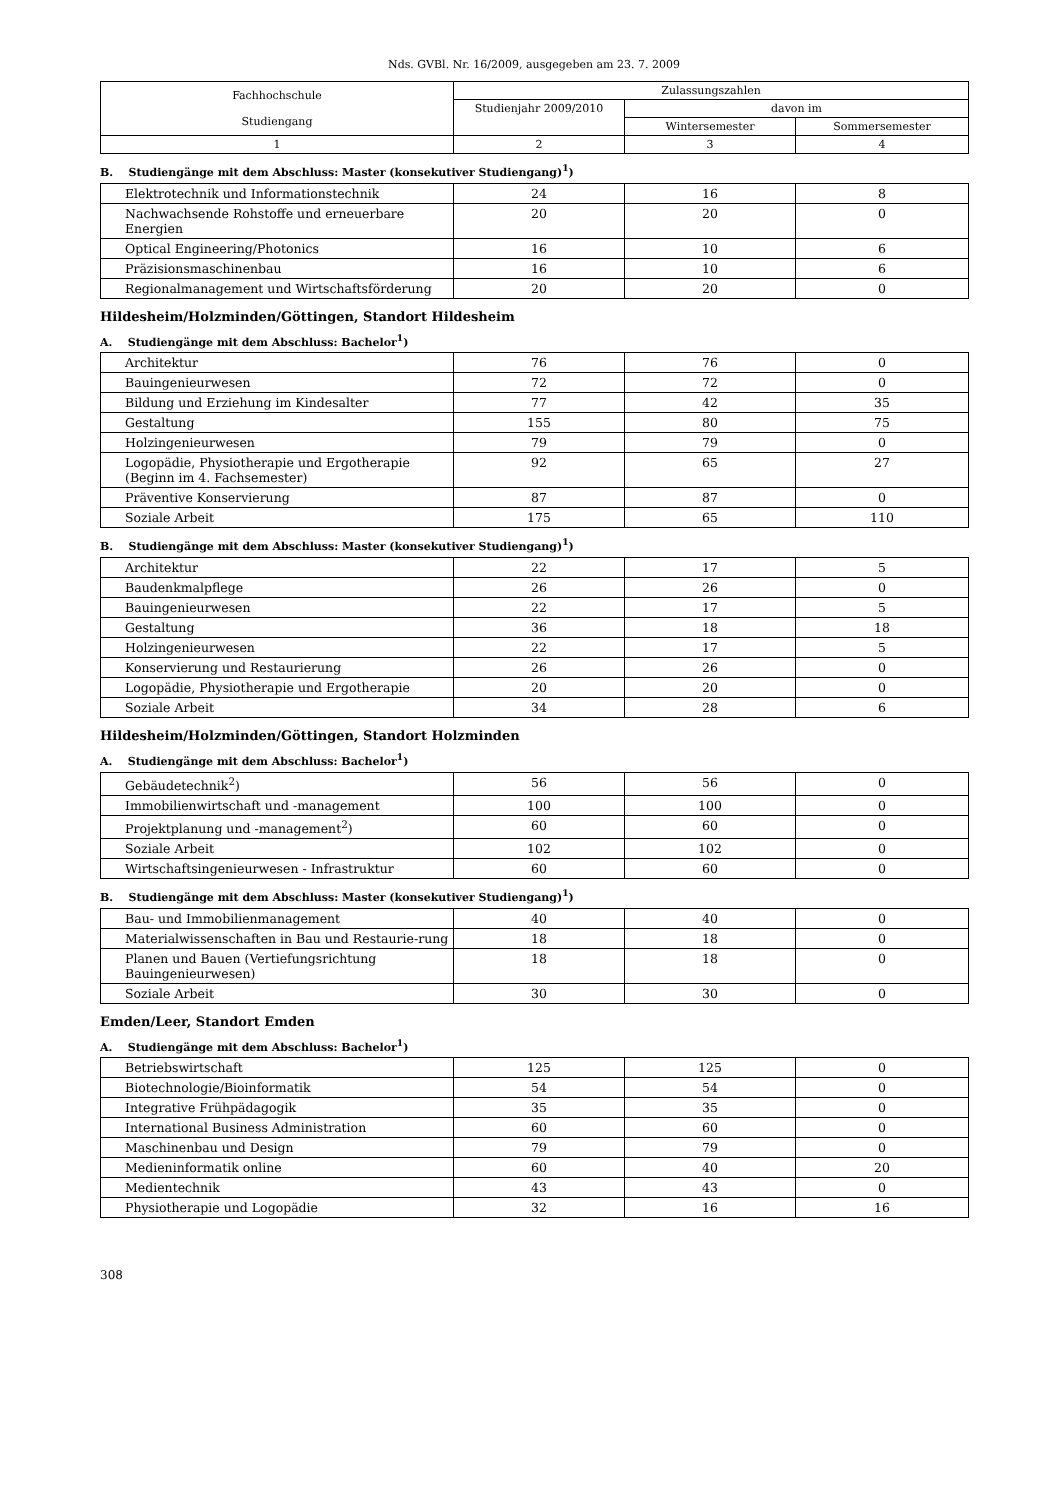Nds. GVBl. Nr. 16/2009, ausgegeben am 23. 7. 2009
| Fachhochschule Studiengang | Zulassungszahlen | | |
| --- | --- | --- | --- |
| | Studienjahr 2009/2010 | davon im | |
| | | Wintersemester | Sommersemester |
| 1 | 2 | 3 | 4 |
B. Studiengänge mit dem Abschluss: Master (konsekutiver Studiengang)<sup>1</sup>)
| Elektrotechnik und Informationstechnik | 24 | 16 | 8 |
| Nachwachsende Rohstoffe und erneuerbare Energien | 20 | 20 | 0 |
| Optical Engineering/Photonics | 16 | 10 | 6 |
| Präzisionsmaschinenbau | 16 | 10 | 6 |
| Regionalmanagement und Wirtschaftsförderung | 20 | 20 | 0 |
Hildesheim/Holzminden/Göttingen, Standort Hildesheim
A. Studiengänge mit dem Abschluss: Bachelor<sup>1</sup>)
| Architektur | 76 | 76 | 0 |
| Bauingenieurwesen | 72 | 72 | 0 |
| Bildung und Erziehung im Kindesalter | 77 | 42 | 35 |
| Gestaltung | 155 | 80 | 75 |
| Holzingenieurwesen | 79 | 79 | 0 |
| Logopädie, Physiotherapie und Ergotherapie (Beginn im 4. Fachsemester) | 92 | 65 | 27 |
| Präventive Konservierung | 87 | 87 | 0 |
| Soziale Arbeit | 175 | 65 | 110 |
B. Studiengänge mit dem Abschluss: Master (konsekutiver Studiengang)<sup>1</sup>)
| Architektur | 22 | 17 | 5 |
| Baudenkmalpflege | 26 | 26 | 0 |
| Bauingenieurwesen | 22 | 17 | 5 |
| Gestaltung | 36 | 18 | 18 |
| Holzingenieurwesen | 22 | 17 | 5 |
| Konservierung und Restaurierung | 26 | 26 | 0 |
| Logopädie, Physiotherapie und Ergotherapie | 20 | 20 | 0 |
| Soziale Arbeit | 34 | 28 | 6 |
Hildesheim/Holzminden/Göttingen, Standort Holzminden
A. Studiengänge mit dem Abschluss: Bachelor<sup>1</sup>)
| Gebäudetechnik<sup>2</sup>) | 56 | 56 | 0 |
| Immobilienwirtschaft und -management | 100 | 100 | 0 |
| Projektplanung und -management<sup>2</sup>) | 60 | 60 | 0 |
| Soziale Arbeit | 102 | 102 | 0 |
| Wirtschaftsingenieurwesen - Infrastruktur | 60 | 60 | 0 |
B. Studiengänge mit dem Abschluss: Master (konsekutiver Studiengang)<sup>1</sup>)
| Bau- und Immobilienmanagement | 40 | 40 | 0 |
| Materialwissenschaften in Bau und Restaurie-rung | 18 | 18 | 0 |
| Planen und Bauen (Vertiefungsrichtung Bauingenieurwesen) | 18 | 18 | 0 |
| Soziale Arbeit | 30 | 30 | 0 |
Emden/Leer, Standort Emden
A. Studiengänge mit dem Abschluss: Bachelor<sup>1</sup>)
| Betriebswirtschaft | 125 | 125 | 0 |
| Biotechnologie/Bioinformatik | 54 | 54 | 0 |
| Integrative Frühpädagogik | 35 | 35 | 0 |
| International Business Administration | 60 | 60 | 0 |
| Maschinenbau und Design | 79 | 79 | 0 |
| Medieninformatik online | 60 | 40 | 20 |
| Medientechnik | 43 | 43 | 0 |
| Physiotherapie und Logopädie | 32 | 16 | 16 |
308